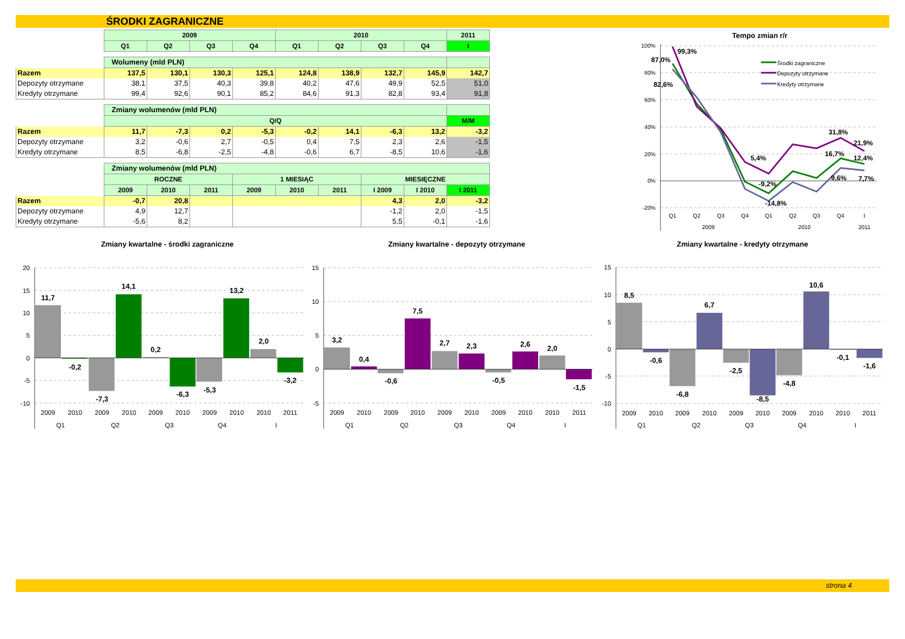ŚRODKI ZAGRANICZNE
| | 2009 | | | | 2010 | | | | 2011 |
| --- | --- | --- | --- | --- | --- | --- | --- | --- | --- |
| | Q1 | Q2 | Q3 | Q4 | Q1 | Q2 | Q3 | Q4 | I |
| | Wolumeny (mld PLN) | | | | | | | | |
| --- | --- | --- | --- | --- | --- | --- | --- | --- | --- |
| Razem | 137,5 | 130,1 | 130,3 | 125,1 | 124,8 | 138,9 | 132,7 | 145,9 | 142,7 |
| Depozyty otrzymane | 38,1 | 37,5 | 40,3 | 39,8 | 40,2 | 47,6 | 49,9 | 52,5 | 51,0 |
| Kredyty otrzymane | 99,4 | 92,6 | 90,1 | 85,2 | 84,6 | 91,3 | 82,8 | 93,4 | 91,8 |
| | Zmiany wolumenów (mld PLN) | | | | | | | | |
| --- | --- | --- | --- | --- | --- | --- | --- | --- | --- |
| | Q/Q | | | | | | | | M/M |
| Razem | 11,7 | -7,3 | 0,2 | -5,3 | -0,2 | 14,1 | -6,3 | 13,2 | -3,2 |
| Depozyty otrzymane | 3,2 | -0,6 | 2,7 | -0,5 | 0,4 | 7,5 | 2,3 | 2,6 | -1,5 |
| Kredyty otrzymane | 8,5 | -6,8 | -2,5 | -4,8 | -0,6 | 6,7 | -8,5 | 10,6 | -1,6 |
| | Zmiany wolumenów (mld PLN) | | | | | | | | |
| --- | --- | --- | --- | --- | --- | --- | --- | --- | --- |
| | ROCZNE | | | 1 MIESIĄC | | | MIESIĘCZNE | | |
| | 2009 | 2010 | 2011 | 2009 | 2010 | 2011 | I 2009 | I 2010 | I 2011 |
| Razem | -0,7 | 20,8 | | | | | 4,3 | 2,0 | -3,2 |
| Depozyty otrzymane | 4,9 | 12,7 | | | | | -1,2 | 2,0 | -1,5 |
| Kredyty otrzymane | -5,6 | 8,2 | | | | | 5,5 | -0,1 | -1,6 |
Tempo zmian r/r
100%
80%
60%
40%
20%
0%
-20%
Q1
Q2
Q3
Q4
Q1
Q2
Q3
Q4
I
2009
2010
2011
99,3%
87,0%
82,6%
5,4%
-9,2%
-14,8%
31,8%
21,9%
16,7%
12,4%
9,6%
7,7%
Środki zagraniczne
Depozyty otrzymane
Kredyty otrzymane
Zmiany kwartalne - środki zagraniczne
Zmiany kwartalne - depozyty otrzymane
Zmiany kwartalne - kredyty otrzymane
20
15
10
5
0
-5
-10
11,7
-0,2
-7,3
14,1
0,2
-6,3
-5,3
13,2
2,0
-3,2
2009
2010
2009
2010
2009
2010
2009
2010
2010
2011
Q1
Q2
Q3
Q4
I
15
10
5
0
-5
3,2
0,4
-0,6
7,5
2,7
2,3
-0,5
2,6
2,0
-1,5
2009
2010
2009
2010
2009
2010
2009
2010
2010
2011
Q1
Q2
Q3
Q4
I
15
10
5
0
-5
-10
8,5
-0,6
-6,8
6,7
-2,5
-8,5
-4,8
10,6
-0,1
-1,6
2009
2010
2009
2010
2009
2010
2009
2010
2010
2011
Q1
Q2
Q3
Q4
I
strona 4